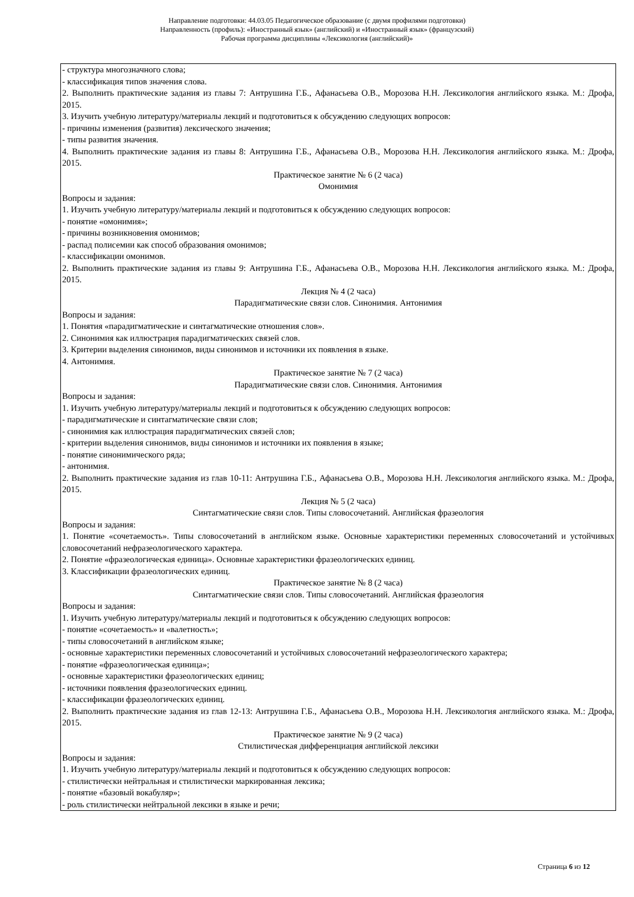Направление подготовки: 44.03.05 Педагогическое образование (с двумя профилями подготовки)
Направленность (профиль): «Иностранный язык» (английский) и «Иностранный язык» (французский)
Рабочая программа дисциплины «Лексикология (английский)»
| - структура многозначного слова; - классификация типов значения слова. 2. Выполнить практические задания из главы 7: Антрушина Г.Б., Афанасьева О.В., Морозова Н.Н. Лексикология английского языка. М.: Дрофа, 2015. 3. Изучить учебную литературу/материалы лекций и подготовиться к обсуждению следующих вопросов: - причины изменения (развития) лексического значения; - типы развития значения. 4. Выполнить практические задания из главы 8: Антрушина Г.Б., Афанасьева О.В., Морозова Н.Н. Лексикология английского языка. М.: Дрофа, 2015. Практическое занятие № 6 (2 часа) Омонимия Вопросы и задания: 1. Изучить учебную литературу/материалы лекций и подготовиться к обсуждению следующих вопросов: - понятие «омонимия»; - причины возникновения омонимов; - распад полисемии как способ образования омонимов; - классификации омонимов. 2. Выполнить практические задания из главы 9: Антрушина Г.Б., Афанасьева О.В., Морозова Н.Н. Лексикология английского языка. М.: Дрофа, 2015. Лекция № 4 (2 часа) Парадигматические связи слов. Синонимия. Антонимия Вопросы и задания: 1. Понятия «парадигматические и синтагматические отношения слов». 2. Синонимия как иллюстрация парадигматических связей слов. 3. Критерии выделения синонимов, виды синонимов и источники их появления в языке. 4. Антонимия. Практическое занятие № 7 (2 часа) Парадигматические связи слов. Синонимия. Антонимия Вопросы и задания: 1. Изучить учебную литературу/материалы лекций и подготовиться к обсуждению следующих вопросов: - парадигматические и синтагматические связи слов; - синонимия как иллюстрация парадигматических связей слов; - критерии выделения синонимов, виды синонимов и источники их появления в языке; - понятие синонимического ряда; - антонимия. 2. Выполнить практические задания из глав 10-11: Антрушина Г.Б., Афанасьева О.В., Морозова Н.Н. Лексикология английского языка. М.: Дрофа, 2015. Лекция № 5 (2 часа) Синтагматические связи слов. Типы словосочетаний. Английская фразеология Вопросы и задания: 1. Понятие «сочетаемость». Типы словосочетаний в английском языке. Основные характеристики переменных словосочетаний и устойчивых словосочетаний нефразеологического характера. 2. Понятие «фразеологическая единица». Основные характеристики фразеологических единиц. 3. Классификации фразеологических единиц. Практическое занятие № 8 (2 часа) Синтагматические связи слов. Типы словосочетаний. Английская фразеология Вопросы и задания: 1. Изучить учебную литературу/материалы лекций и подготовиться к обсуждению следующих вопросов: - понятие «сочетаемость» и «валетность»; - типы словосочетаний в английском языке; - основные характеристики переменных словосочетаний и устойчивых словосочетаний нефразеологического характера; - понятие «фразеологическая единица»; - основные характеристики фразеологических единиц; - источники появления фразеологических единиц. - классификации фразеологических единиц. 2. Выполнить практические задания из глав 12-13: Антрушина Г.Б., Афанасьева О.В., Морозова Н.Н. Лексикология английского языка. М.: Дрофа, 2015. Практическое занятие № 9 (2 часа) Стилистическая дифференциация английской лексики Вопросы и задания: 1. Изучить учебную литературу/материалы лекций и подготовиться к обсуждению следующих вопросов: - стилистически нейтральная и стилистически маркированная лексика; - понятие «базовый вокабуляр»; - роль стилистически нейтральной лексики в языке и речи; |
Страница 6 из 12